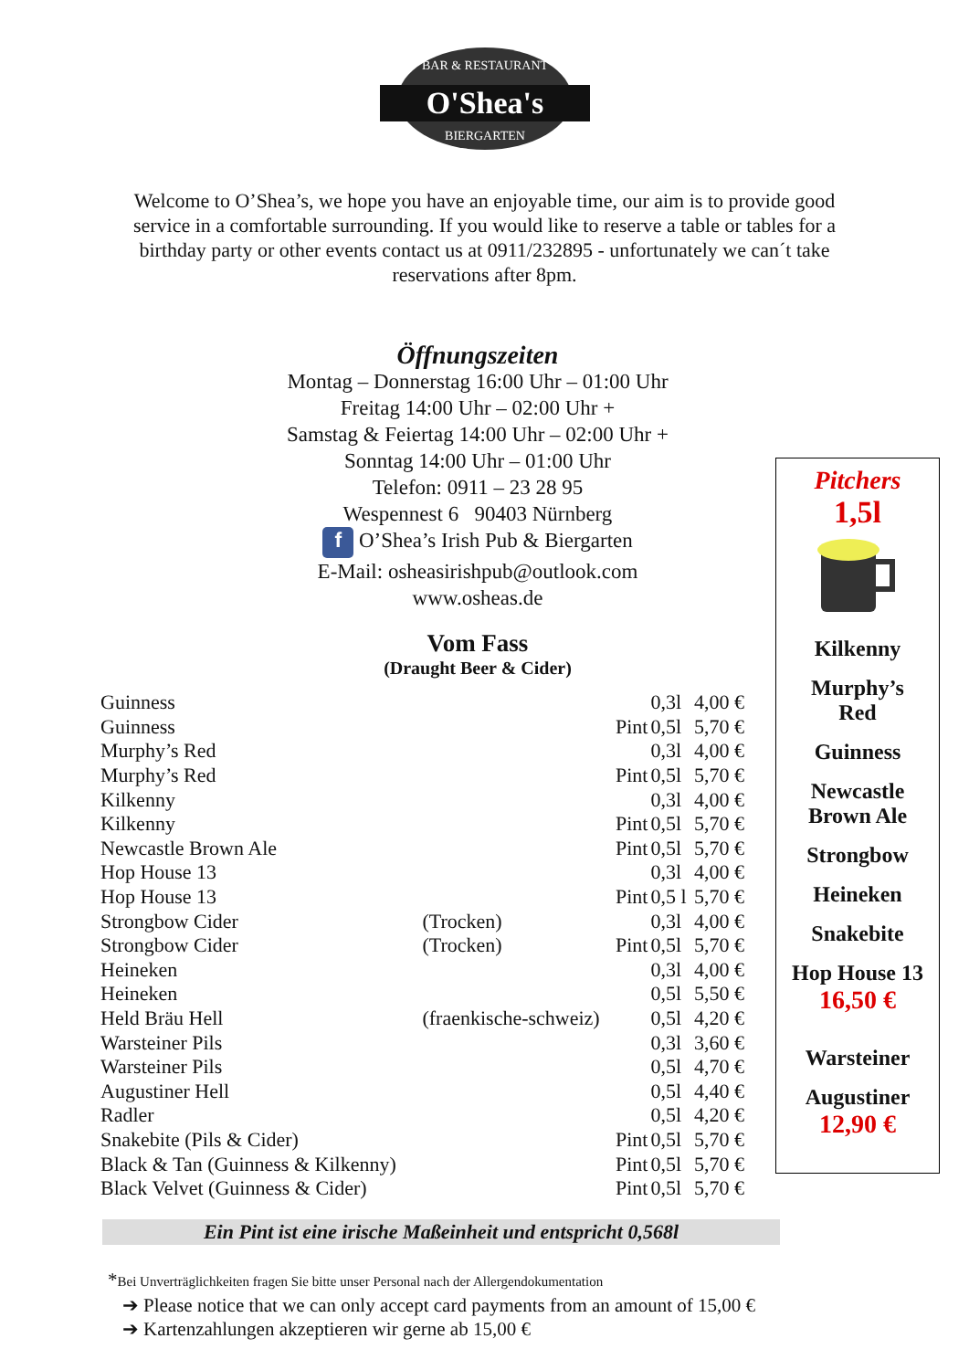O'Shea's
BAR & RESTAURANT
BIERGARTEN
Welcome to O’Shea’s, we hope you have an enjoyable time, our aim is to provide good service in a comfortable surrounding. If you would like to reserve a table or tables for a birthday party or other events contact us at 0911/232895 - unfortunately we can´t take reservations after 8pm.
Öffnungszeiten
Montag – Donnerstag 16:00 Uhr – 01:00 Uhr
Freitag 14:00 Uhr – 02:00 Uhr +
Samstag & Feiertag 14:00 Uhr – 02:00 Uhr +
Sonntag 14:00 Uhr – 01:00 Uhr
Telefon: 0911 – 23 28 95
Wespennest 6 90403 Nürnberg
f O’Shea’s Irish Pub & Biergarten
E-Mail: osheasirishpub@outlook.com
www.osheas.de
Vom Fass
(Draught Beer & Cider)
| Guinness | | | 0,3l | 4,00 € |
| Guinness | | Pint | 0,5l | 5,70 € |
| Murphy’s Red | | | 0,3l | 4,00 € |
| Murphy’s Red | | Pint | 0,5l | 5,70 € |
| Kilkenny | | | 0,3l | 4,00 € |
| Kilkenny | | Pint | 0,5l | 5,70 € |
| Newcastle Brown Ale | | Pint | 0,5l | 5,70 € |
| Hop House 13 | | | 0,3l | 4,00 € |
| Hop House 13 | | Pint | 0,5 l | 5,70 € |
| Strongbow Cider | (Trocken) | | 0,3l | 4,00 € |
| Strongbow Cider | (Trocken) | Pint | 0,5l | 5,70 € |
| Heineken | | | 0,3l | 4,00 € |
| Heineken | | | 0,5l | 5,50 € |
| Held Bräu Hell | (fraenkische-schweiz) | | 0,5l | 4,20 € |
| Warsteiner Pils | | | 0,3l | 3,60 € |
| Warsteiner Pils | | | 0,5l | 4,70 € |
| Augustiner Hell | | | 0,5l | 4,40 € |
| Radler | | | 0,5l | 4,20 € |
| Snakebite (Pils & Cider) | | Pint | 0,5l | 5,70 € |
| Black & Tan (Guinness & Kilkenny) | | Pint | 0,5l | 5,70 € |
| Black Velvet (Guinness & Cider) | | Pint | 0,5l | 5,70 € |
Pitchers
1,5l
Kilkenny
Murphy’s
Red
Guinness
Newcastle
Brown Ale
Strongbow
Heineken
Snakebite
Hop House 13
16,50 €
Warsteiner
Augustiner
12,90 €
Ein Pint ist eine irische Maßeinheit und entspricht 0,568l
*Bei Unverträglichkeiten fragen Sie bitte unser Personal nach der Allergendokumentation
➔ Please notice that we can only accept card payments from an amount of 15,00 €
➔ Kartenzahlungen akzeptieren wir gerne ab 15,00 €